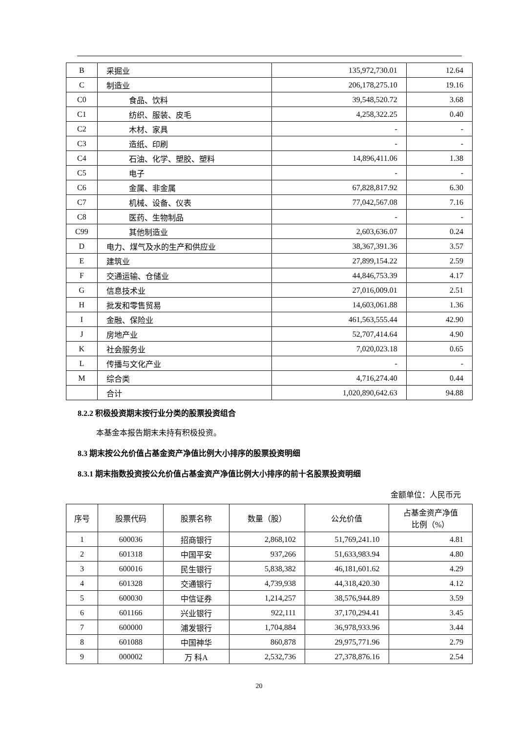| B | 采掘业 | 135,972,730.01 | 12.64 |
| C | 制造业 | 206,178,275.10 | 19.16 |
| C0 | 食品、饮料 | 39,548,520.72 | 3.68 |
| C1 | 纺织、服装、皮毛 | 4,258,322.25 | 0.40 |
| C2 | 木材、家具 | - | - |
| C3 | 造纸、印刷 | - | - |
| C4 | 石油、化学、塑胶、塑料 | 14,896,411.06 | 1.38 |
| C5 | 电子 | - | - |
| C6 | 金属、非金属 | 67,828,817.92 | 6.30 |
| C7 | 机械、设备、仪表 | 77,042,567.08 | 7.16 |
| C8 | 医药、生物制品 | - | - |
| C99 | 其他制造业 | 2,603,636.07 | 0.24 |
| D | 电力、煤气及水的生产和供应业 | 38,367,391.36 | 3.57 |
| E | 建筑业 | 27,899,154.22 | 2.59 |
| F | 交通运输、仓储业 | 44,846,753.39 | 4.17 |
| G | 信息技术业 | 27,016,009.01 | 2.51 |
| H | 批发和零售贸易 | 14,603,061.88 | 1.36 |
| I | 金融、保险业 | 461,563,555.44 | 42.90 |
| J | 房地产业 | 52,707,414.64 | 4.90 |
| K | 社会服务业 | 7,020,023.18 | 0.65 |
| L | 传播与文化产业 | - | - |
| M | 综合类 | 4,716,274.40 | 0.44 |
| | 合计 | 1,020,890,642.63 | 94.88 |
8.2.2 积极投资期末按行业分类的股票投资组合
本基金本报告期末未持有积极投资。
8.3 期末按公允价值占基金资产净值比例大小排序的股票投资明细
8.3.1 期末指数投资按公允价值占基金资产净值比例大小排序的前十名股票投资明细
金额单位：人民币元
| 序号 | 股票代码 | 股票名称 | 数量（股） | 公允价值 | 占基金资产净值 比例（%） |
| --- | --- | --- | --- | --- | --- |
| 1 | 600036 | 招商银行 | 2,868,102 | 51,769,241.10 | 4.81 |
| 2 | 601318 | 中国平安 | 937,266 | 51,633,983.94 | 4.80 |
| 3 | 600016 | 民生银行 | 5,838,382 | 46,181,601.62 | 4.29 |
| 4 | 601328 | 交通银行 | 4,739,938 | 44,318,420.30 | 4.12 |
| 5 | 600030 | 中信证券 | 1,214,257 | 38,576,944.89 | 3.59 |
| 6 | 601166 | 兴业银行 | 922,111 | 37,170,294.41 | 3.45 |
| 7 | 600000 | 浦发银行 | 1,704,884 | 36,978,933.96 | 3.44 |
| 8 | 601088 | 中国神华 | 860,878 | 29,975,771.96 | 2.79 |
| 9 | 000002 | 万 科A | 2,532,736 | 27,378,876.16 | 2.54 |
20